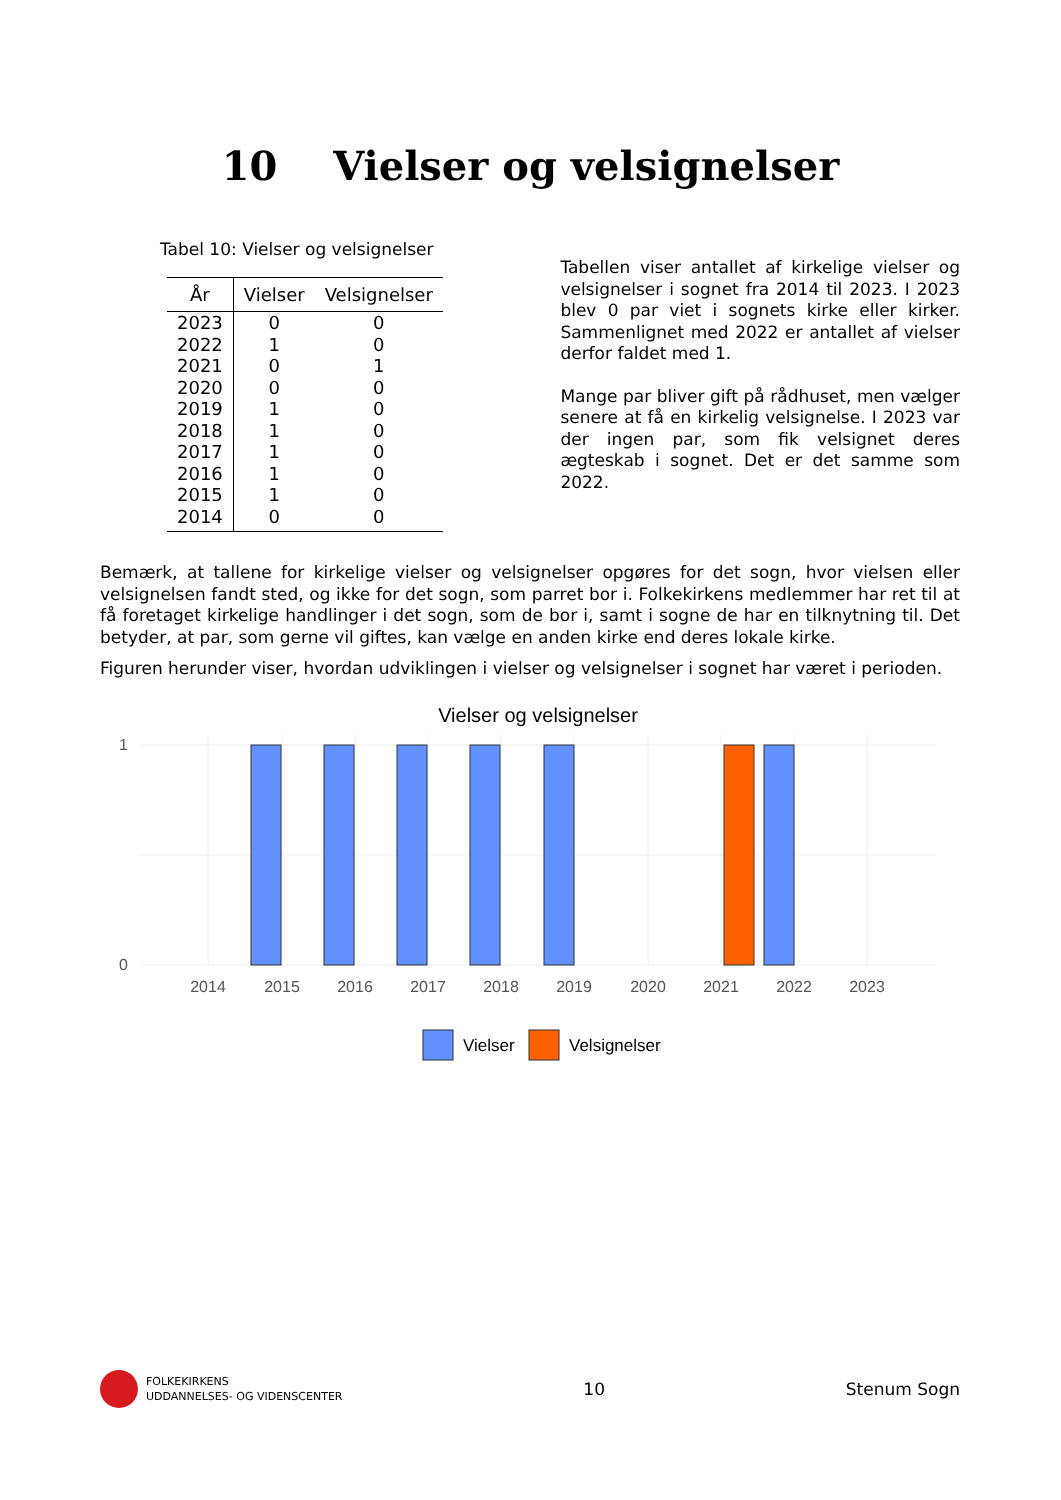10 Vielser og velsignelser
Tabel 10: Vielser og velsignelser
| År | Vielser | Velsignelser |
| --- | --- | --- |
| 2023 | 0 | 0 |
| 2022 | 1 | 0 |
| 2021 | 0 | 1 |
| 2020 | 0 | 0 |
| 2019 | 1 | 0 |
| 2018 | 1 | 0 |
| 2017 | 1 | 0 |
| 2016 | 1 | 0 |
| 2015 | 1 | 0 |
| 2014 | 0 | 0 |
Tabellen viser antallet af kirkelige vielser og velsignelser i sognet fra 2014 til 2023. I 2023 blev 0 par viet i sognets kirke eller kirker. Sammenlignet med 2022 er antallet af vielser derfor faldet med 1.
Mange par bliver gift på rådhuset, men vælger senere at få en kirkelig velsignelse. I 2023 var der ingen par, som fik velsignet deres ægteskab i sognet. Det er det samme som 2022.
Bemærk, at tallene for kirkelige vielser og velsignelser opgøres for det sogn, hvor vielsen eller velsignelsen fandt sted, og ikke for det sogn, som parret bor i. Folkekirkens medlemmer har ret til at få foretaget kirkelige handlinger i det sogn, som de bor i, samt i sogne de har en tilknytning til. Det betyder, at par, som gerne vil giftes, kan vælge en anden kirke end deres lokale kirke.
Figuren herunder viser, hvordan udviklingen i vielser og velsignelser i sognet har været i perioden.
Vielser og velsignelser
1
0
2014
2015
2016
2017
2018
2019
2020
2021
2022
2023
Vielser
Velsignelser
FOLKEKIRKENS
UDDANNELSES- OG VIDENSCENTER
10 Stenum Sogn